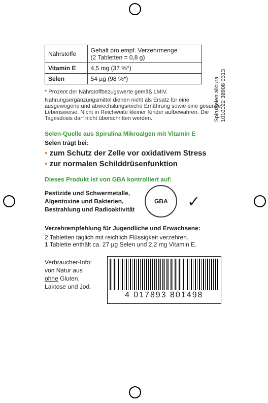SpiruSelen allcura
1010022 38908 0313
| Nährstoffe | Gehalt pro empf. Verzehrmenge (2 Tabletten = 0,8 g) |
| --- | --- |
| Vitamin E | 4,5 mg (37 %*) |
| Selen | 54 µg (98 %*) |
* Prozent der Nährstoffbezugswerte gemäß LMIV.
Nahrungsergänzungsmittel dienen nicht als Ersatz für eine ausgewogene und abwechslungsreiche Ernährung sowie eine gesunde Lebensweise. Nicht in Reichweite kleiner Kinder aufbewahren. Die Tagesdosis darf nicht überschritten werden.
Selen-Quelle aus Spirulina Mikroalgen mit Vitamin E
Selen trägt bei:
• zum Schutz der Zelle vor oxidativem Stress
• zur normalen Schilddrüsenfunktion
Dieses Produkt ist von GBA kontrolliert auf:
Pestizide und Schwermetalle,
Algentoxine und Bakterien,
Bestrahlung und Radioaktivität
GBA
✓
Verzehrempfehlung für Jugendliche und Erwachsene:
2 Tabletten täglich mit reichlich Flüssigkeit verzehren.
1 Tablette enthält ca. 27 µg Selen und 2,2 mg Vitamin E.
Verbraucher-Info:
von Natur aus
ohne Gluten,
Laktose und Jod.
4 017893 801498